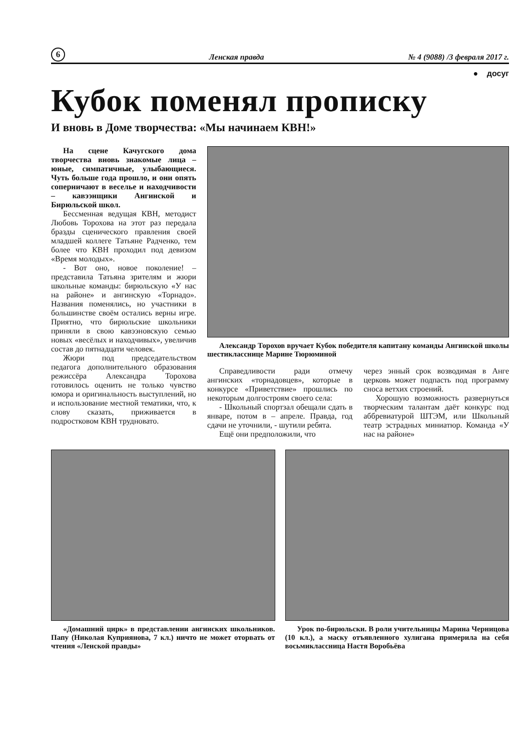6 Ленская правда № 4 (9088) /3 февраля 2017 г.
● досуг
Кубок поменял прописку
И вновь в Доме творчества: «Мы начинаем КВН!»
На сцене Качугского дома творчества вновь знакомые лица – юные, симпатичные, улыбающиеся. Чуть больше года прошло, и они опять соперничают в веселье и находчивости – кавээнщики Ангинской и Бирюльской школ.
Бессменная ведущая КВН, методист Любовь Торохова на этот раз передала бразды сценического правления своей младшей коллеге Татьяне Радченко, тем более что КВН проходил под девизом «Время молодых».
- Вот оно, новое поколение! – представила Татьяна зрителям и жюри школьные команды: бирюльскую «У нас на районе» и ангинскую «Торнадо». Названия поменялись, но участники в большинстве своём остались верны игре. Приятно, что бирюльские школьники приняли в свою кавээновскую семью новых «весёлых и находчивых», увеличив состав до пятнадцати человек.
Жюри под председательством педагога дополнительного образования режиссёра Александра Торохова готовилось оценить не только чувство юмора и оригинальность выступлений, но и использование местной тематики, что, к слову сказать, приживается в подростковом КВН трудновато.
Александр Торохов вручает Кубок победителя капитану команды Ангинской школы шестикласснице Марине Тюрюминой
Справедливости ради отмечу ангинских «торнадовцев», которые в конкурсе «Приветствие» прошлись по некоторым долгостроям своего села:
- Школьный спортзал обещали сдать в январе, потом в – апреле. Правда, год сдачи не уточнили, - шутили ребята.
Ещё они предположили, что
через энный срок возводимая в Анге церковь может подпасть под программу сноса ветхих строений.
Хорошую возможность развернуться творческим талантам даёт конкурс под аббревиатурой ШТЭМ, или Школьный театр эстрадных миниатюр. Команда «У нас на районе»
«Домашний цирк» в представлении ангинских школьников. Папу (Николая Куприянова, 7 кл.) ничто не может оторвать от чтения «Ленской правды»
Урок по-бирюльски. В роли учительницы Марина Черницова (10 кл.), а маску отъявленного хулигана примерила на себя восьмиклассница Настя Воробьёва